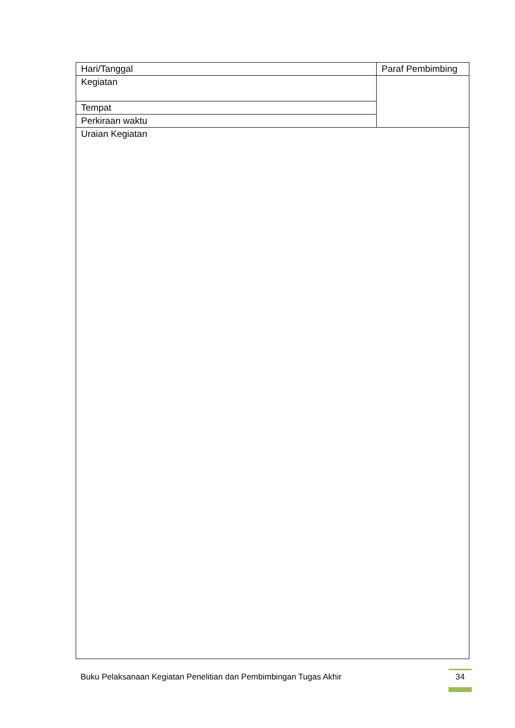| Hari/Tanggal | Paraf Pembimbing |
| Kegiatan | |
| Tempat | |
| Perkiraan waktu | |
| Uraian Kegiatan | |
Buku Pelaksanaan Kegiatan Penelitian dan Pembimbingan Tugas Akhir
34